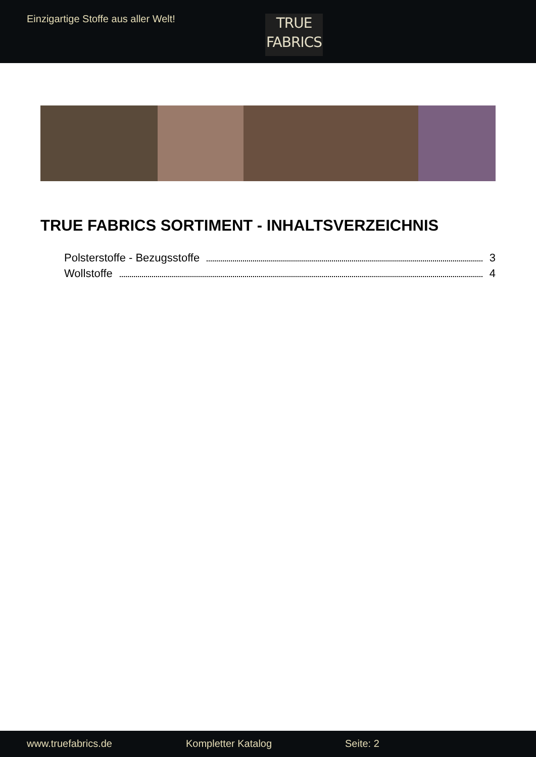Einzigartige Stoffe aus aller Welt!
TRUE
FABRICS
TRUE FABRICS SORTIMENT - INHALTSVERZEICHNIS
Polsterstoffe - Bezugsstoffe 3
Wollstoffe 4
www.truefabrics.de Kompletter Katalog Seite: 2